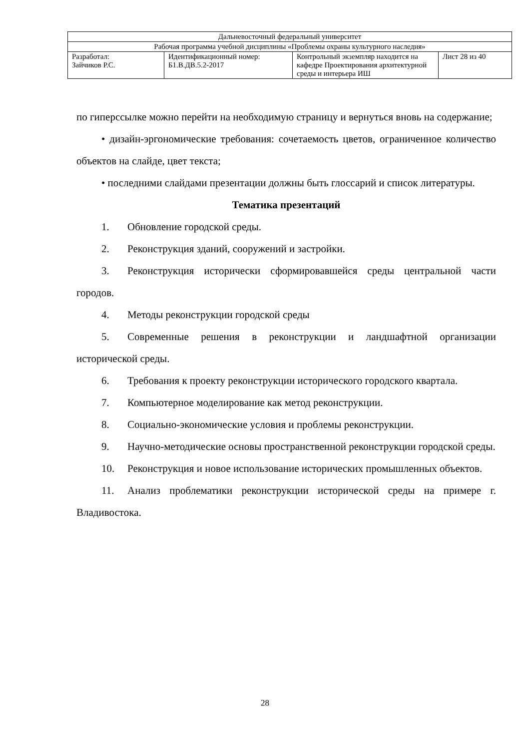| Дальневосточный федеральный университет | | | |
| Рабочая программа учебной дисциплины «Проблемы охраны культурного наследия» | | | |
| Разработал: Зайчиков Р.С. | Идентификационный номер: Б1.В.ДВ.5.2-2017 | Контрольный экземпляр находится на кафедре Проектирования архитектурной среды и интерьера ИШ | Лист 28 из 40 |
по гиперссылке можно перейти на необходимую страницу и вернуться вновь на содержание;
• дизайн-эргономические требования: сочетаемость цветов, ограниченное количество объектов на слайде, цвет текста;
• последними слайдами презентации должны быть глоссарий и список литературы.
Тематика презентаций
1. Обновление городской среды.
2. Реконструкция зданий, сооружений и застройки.
3. Реконструкция исторически сформировавшейся среды центральной части городов.
4. Методы реконструкции городской среды
5. Современные решения в реконструкции и ландшафтной организации исторической среды.
6. Требования к проекту реконструкции исторического городского квартала.
7. Компьютерное моделирование как метод реконструкции.
8. Социально-экономические условия и проблемы реконструкции.
9. Научно-методические основы пространственной реконструкции городской среды.
10. Реконструкция и новое использование исторических промышленных объектов.
11. Анализ проблематики реконструкции исторической среды на примере г. Владивостока.
28